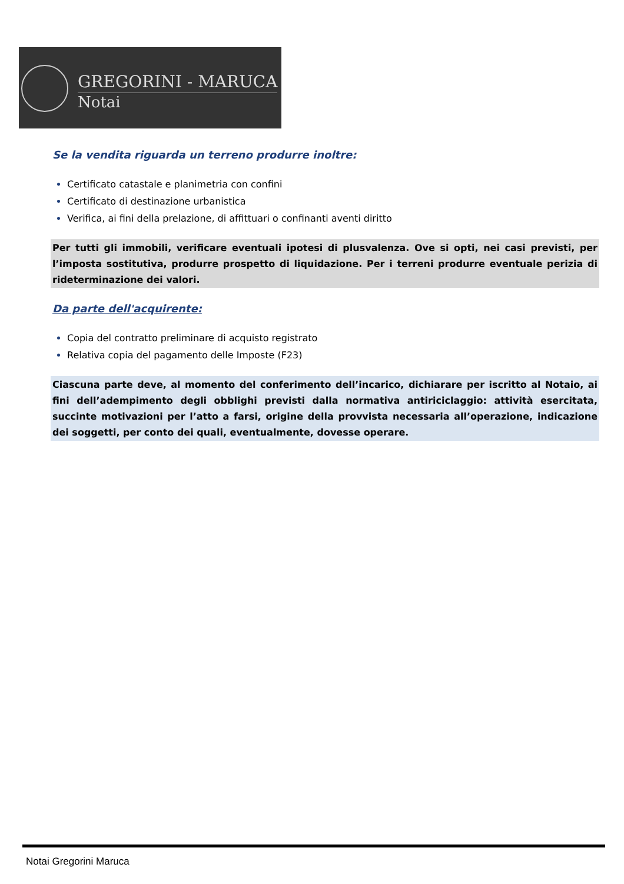GREGORINI - MARUCA
Notai
Se la vendita riguarda un terreno produrre inoltre:
Certificato catastale e planimetria con confini
Certificato di destinazione urbanistica
Verifica, ai fini della prelazione, di affittuari o confinanti aventi diritto
Per tutti gli immobili, verificare eventuali ipotesi di plusvalenza. Ove si opti, nei casi previsti, per l’imposta sostitutiva, produrre prospetto di liquidazione. Per i terreni produrre eventuale perizia di rideterminazione dei valori.
Da parte dell'acquirente:
Copia del contratto preliminare di acquisto registrato
Relativa copia del pagamento delle Imposte (F23)
Ciascuna parte deve, al momento del conferimento dell’incarico, dichiarare per iscritto al Notaio, ai fini dell’adempimento degli obblighi previsti dalla normativa antiriciclaggio: attività esercitata, succinte motivazioni per l’atto a farsi, origine della provvista necessaria all’operazione, indicazione dei soggetti, per conto dei quali, eventualmente, dovesse operare.
Notai Gregorini Maruca